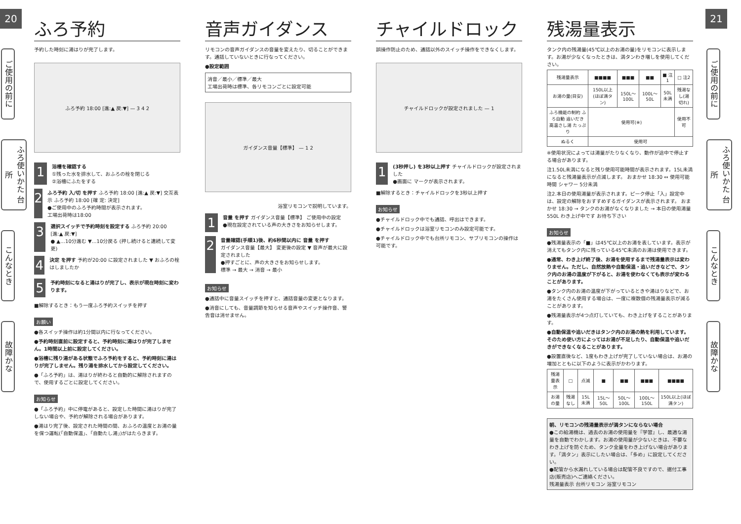20
ご使用の前に
ふろ使いかた 台所
こんなとき
故障かな
ふろ予約
予約した時刻に湯はりが完了します。
ふろ予約 18:00 [進:▲ 戻:▼] — 3 4 2
1
浴槽を確認する
①残った水を排水して、おふろの栓を閉じる
②浴槽にふたをする
2
ふろ予約 入/切 を押す ふろ予約 18:00 [進:▲ 戻:▼] 交互表示 ふろ予約 18:00 [確 定: 決定]
●ご使用中のふろ予約時間が表示されます。
工場出荷時は18:00
3
選択スイッチで予約時刻を設定する ふろ予約 20:00 [進:▲ 戻:▼]
● ▲…10分進む ▼…10分戻る (押し続けると連続して変更)
4
決定 を押す 予約が20:00 に設定されました ▼ おふろの栓はしましたか
5
予約時刻になると湯はりが完了し、表示が現在時刻に変わります。
■解除するとき：もう一度ふろ予約スイッチを押す
お願い
●各スイッチ操作は約1分間以内に行なってください。
●予約時刻直前に設定すると、予約時刻に湯はりが完了しません。1時間以上前に設定してください。
●浴槽に残り湯がある状態でふろ予約をすると、予約時刻に湯はりが完了しません。残り湯を排水してから設定してください。
●「ふろ予約」は、湯はりが終わると自動的に解除されますので、使用するごとに設定してください。
お知らせ
●「ふろ予約」中に停電があると、設定した時間に湯はりが完了しない場合や、予約が解除される場合があります。
●湯はり完了後、設定された時間の間、おふろの温度とお湯の量を保つ運転(「自動保温」、「自動たし湯」)がはたらきます。
音声ガイダンス
リモコンの音声ガイダンスの音量を変えたり、切ることができます。通話していないときに行なってください。
●設定範囲
消音／最小／標準／最大
工場出荷時は標準、各リモコンごとに設定可能
ガイダンス音量【標準】 — 1 2
浴室リモコンで説明しています。
1
音量 を押す ガイダンス音量【標準】 ご使用中の設定
●現在設定されている声の大きさをお知らせします。
2
音量確認(手順1)後、約6秒間以内に 音量 を押す
ガイダンス音量【最大】 変更後の設定 ▼ 音声が最大に設定されました
●押すごとに、声の大きさをお知らせします。
標準 → 最大 → 消音 → 最小
お知らせ
●通話中に音量スイッチを押すと、通話音量の変更となります。
●消音にしても、音量調節を知らせる音声やスイッチ操作音、警告音は消せません。
チャイルドロック
誤操作防止のため、通話以外のスイッチ操作をできなくします。
チャイルドロックが設定されました — 1
1
(3秒押し) を3秒以上押す チャイルドロックが設定されました
●画面に マークが表示されます。
■解除するとき：チャイルドロックを3秒以上押す
お知らせ
●チャイルドロック中でも通話、呼出はできます。
●チャイルドロックは浴室リモコンのみ設定可能です。
●チャイルドロック中でも台所リモコン、サブリモコンの操作は可能です。
残湯量表示
タンク内の残湯量(45℃以上のお湯の量)をリモコンに表示します。お湯が少なくなったときは、満タンわき増しを使用してください。
| 残湯量表示 | ■■■■ | ■■■ | ■■ | ■ 注1 | □ 注2 |
| お湯の量(目安) | 150L以上(ほぼ満タン) | 150L〜100L | 100L〜50L | 50L未満 | 残湯なし(湯切れ) |
| ふろ機能の制約 ふろ自動 追いだき 高温さし湯 たっぷり | 使用可(※) | | | | 使用不可 |
| ぬるく | 使用可 | | | | |
※使用状況によっては湯量がたりなくなり、動作が途中で停止する場合があります。
注1.50L未満になると残り使用可能時間が表示されます。15L未満になると残湯量表示が点滅します。 おまかせ 18:30 ↔ 使用可能時間 シャワー 5分未満
注2.本日の使用湯量が表示されます。ピーク停止「入」設定中は、設定の解除をおすすめするガイダンスが表示されます。 おまかせ 18:30 → タンクのお湯がなくなりました → 本日の使用湯量 550L わき上げ中です お待ち下さい
お知らせ
●残湯量表示の「■」は45℃以上のお湯を表しています。表示が消えてもタンク内に残っている45℃未満のお湯は使用できます。
●通常、わき上げ終了後、お湯を使用するまで残湯量表示は変わりません。ただし、自然放熱や自動保温・追いだきなどで、タンク内のお湯の温度が下がると、お湯を使わなくても表示が変わることがあります。
●タンク内のお湯の温度が下がっているときや湯はりなどで、お湯をたくさん使用する場合は、一度に複数個の残湯量表示が減ることがあります。
●残湯量表示が4つ点灯していても、わき上げをすることがあります。
●自動保温や追いだきはタンク内のお湯の熱を利用しています。そのため使い方によってはお湯が不足したり、自動保温や追いだきができなくなることがあります。
●設置直後など、1度もわき上げが完了していない場合は、お湯の増加とともに以下のように表示がかわります。
| 残湯量表示 | □ | 点滅 | ■ | ■■ | ■■■ | ■■■■ |
| お湯の量 | 残湯なし | 15L未満 | 15L〜50L | 50L〜100L | 100L〜150L | 150L以上(ほぼ満タン) |
朝、リモコンの残湯量表示が満タンにならない場合
●この給湯機は、過去のお湯の使用量を『学習』し、最適な湯量を自動でわかします。お湯の使用量が少ないときは、不要なわき上げを防ぐため、タンク全量をわき上げない場合があります。「満タン」表示にしたい場合は、「多め」に設定してください。
●配管から水漏れしている場合は配管不良ですので、据付工事店(販売店)へご連絡ください。
残湯量表示 台所リモコン 浴室リモコン
21
ご使用の前に
ふろ使いかた 台所
こんなとき
故障かな